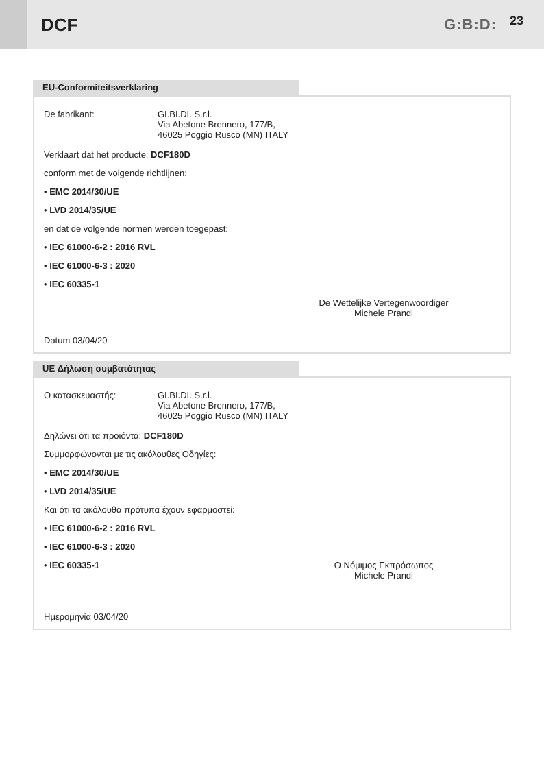DCF
G:B:D: 23
EU-Conformiteitsverklaring
De fabrikant: GI.BI.DI. S.r.l.
Via Abetone Brennero, 177/B,
46025 Poggio Rusco (MN) ITALY
Verklaart dat het producte: DCF180D
conform met de volgende richtlijnen:
• EMC 2014/30/UE
• LVD 2014/35/UE
en dat de volgende normen werden toegepast:
• IEC 61000-6-2 : 2016 RVL
• IEC 61000-6-3 : 2020
• IEC 60335-1
Datum 03/04/20
De Wettelijke Vertegenwoordiger
Michele Prandi
UE Δήλωση συμβατότητας
Ο κατασκευαστής: GI.BI.DI. S.r.l.
Via Abetone Brennero, 177/B,
46025 Poggio Rusco (MN) ITALY
Δηλώνει ότι τα προιόντα: DCF180D
Συμμορφώνονται με τις ακόλουθες Οδηγίες:
• EMC 2014/30/UE
• LVD 2014/35/UE
Και ότι τα ακόλουθα πρότυπα έχουν εφαρμοστεί:
• IEC 61000-6-2 : 2016 RVL
• IEC 61000-6-3 : 2020
• IEC 60335-1 Ο Νόμιμος Εκπρόσωπος
Michele Prandi
Ημερομηνία 03/04/20